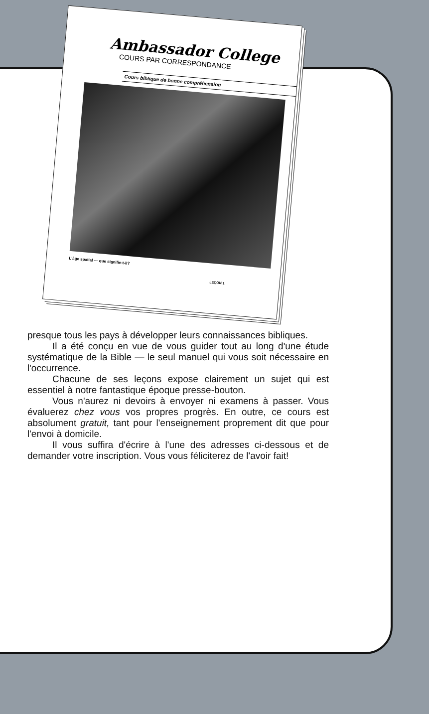Ambassador College
COURS PAR CORRESPONDANCE
Cours biblique de bonne compréhension
L'âge spatial — que signifie-t-il?
LEÇON 1
presque tous les pays à développer leurs connaissances bibliques.
Il a été conçu en vue de vous guider tout au long d'une étude systématique de la Bible — le seul manuel qui vous soit nécessaire en l'occurrence.
Chacune de ses leçons expose clairement un sujet qui est essentiel à notre fantastique époque presse-bouton.
Vous n'aurez ni devoirs à envoyer ni examens à passer. Vous évaluerez chez vous vos propres progrès. En outre, ce cours est absolument gratuit, tant pour l'enseignement proprement dit que pour l'envoi à domicile.
Il vous suffira d'écrire à l'une des adresses ci-dessous et de demander votre inscription. Vous vous féliciterez de l'avoir fait!